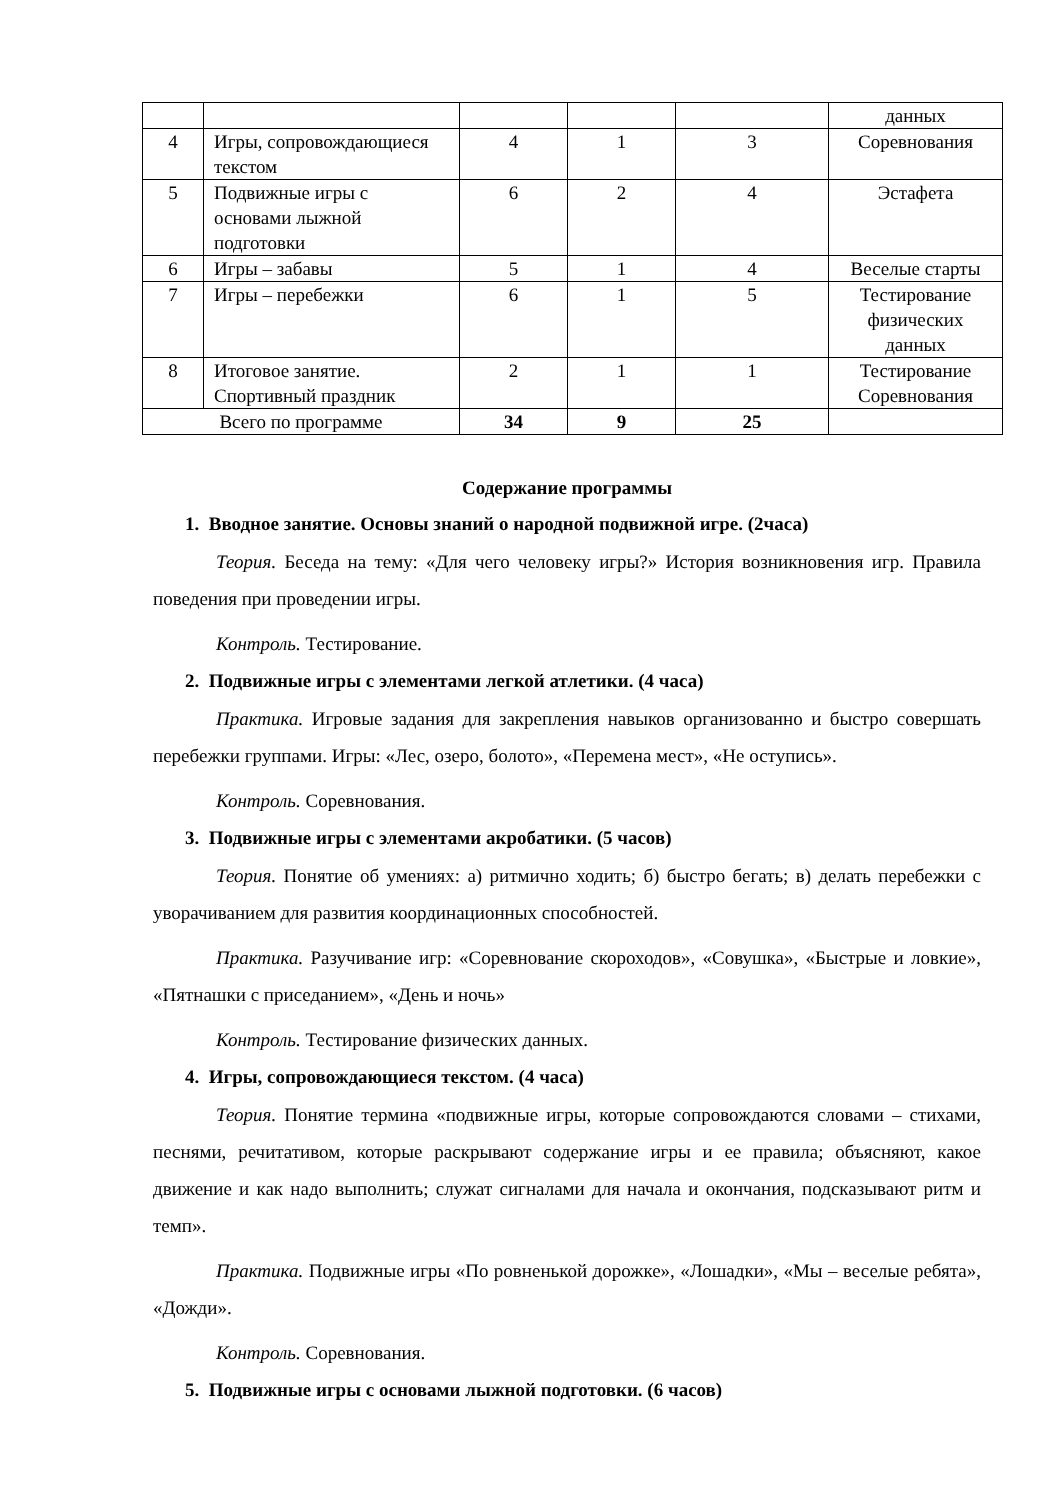| | | | | | данных |
| 4 | Игры, сопровождающиеся текстом | 4 | 1 | 3 | Соревнования |
| 5 | Подвижные игры с основами лыжной подготовки | 6 | 2 | 4 | Эстафета |
| 6 | Игры – забавы | 5 | 1 | 4 | Веселые старты |
| 7 | Игры – перебежки | 6 | 1 | 5 | Тестирование физических данных |
| 8 | Итоговое занятие. Спортивный праздник | 2 | 1 | 1 | Тестирование Соревнования |
| Всего по программе | | 34 | 9 | 25 | |
Содержание программы
1. Вводное занятие. Основы знаний о народной подвижной игре. (2часа)
Теория. Беседа на тему: «Для чего человеку игры?» История возникновения игр. Правила поведения при проведении игры.
Контроль. Тестирование.
2. Подвижные игры с элементами легкой атлетики. (4 часа)
Практика. Игровые задания для закрепления навыков организованно и быстро совершать перебежки группами. Игры: «Лес, озеро, болото», «Перемена мест», «Не оступись».
Контроль. Соревнования.
3. Подвижные игры с элементами акробатики. (5 часов)
Теория. Понятие об умениях: а) ритмично ходить; б) быстро бегать; в) делать перебежки с уворачиванием для развития координационных способностей.
Практика. Разучивание игр: «Соревнование скороходов», «Совушка», «Быстрые и ловкие», «Пятнашки с приседанием», «День и ночь»
Контроль. Тестирование физических данных.
4. Игры, сопровождающиеся текстом. (4 часа)
Теория. Понятие термина «подвижные игры, которые сопровождаются словами – стихами, песнями, речитативом, которые раскрывают содержание игры и ее правила; объясняют, какое движение и как надо выполнить; служат сигналами для начала и окончания, подсказывают ритм и темп».
Практика. Подвижные игры «По ровненькой дорожке», «Лошадки», «Мы – веселые ребята», «Дожди».
Контроль. Соревнования.
5. Подвижные игры с основами лыжной подготовки. (6 часов)